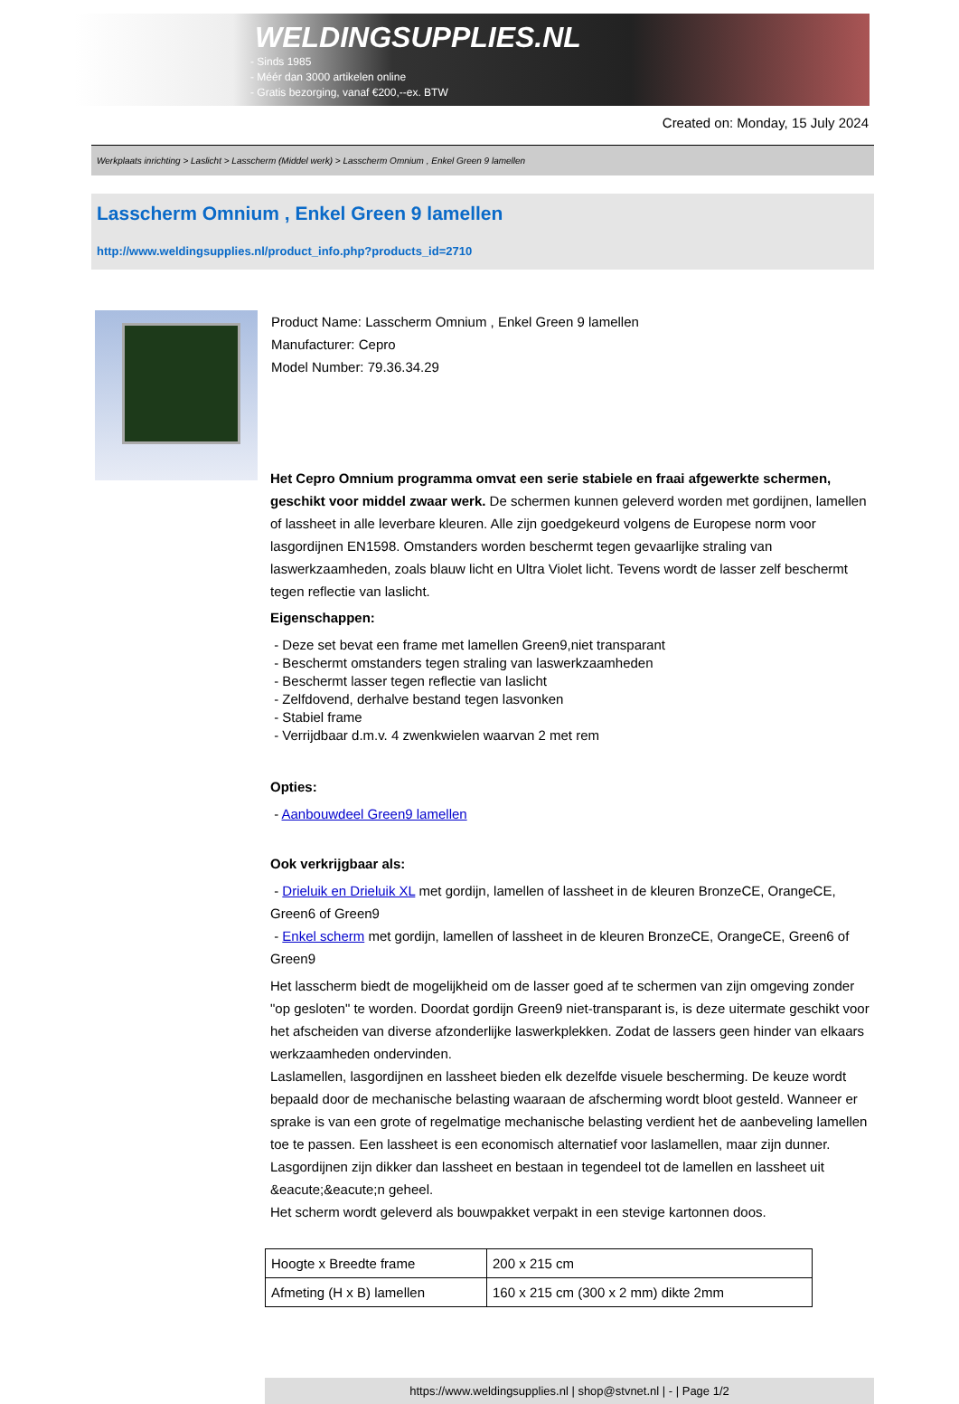WELDINGSUPPLIES.NL
- Sinds 1985
- Méér dan 3000 artikelen online
- Gratis bezorging, vanaf €200,--ex. BTW
Created on: Monday, 15 July 2024
Werkplaats inrichting > Laslicht > Lasscherm (Middel werk) > Lasscherm Omnium , Enkel Green 9 lamellen
Lasscherm Omnium , Enkel Green 9 lamellen
http://www.weldingsupplies.nl/product_info.php?products_id=2710
Product Name: Lasscherm Omnium , Enkel Green 9 lamellen
Manufacturer: Cepro
Model Number: 79.36.34.29
Het Cepro Omnium programma omvat een serie stabiele en fraai afgewerkte schermen, geschikt voor middel zwaar werk. De schermen kunnen geleverd worden met gordijnen, lamellen of lassheet in alle leverbare kleuren. Alle zijn goedgekeurd volgens de Europese norm voor lasgordijnen EN1598. Omstanders worden beschermt tegen gevaarlijke straling van laswerkzaamheden, zoals blauw licht en Ultra Violet licht. Tevens wordt de lasser zelf beschermt tegen reflectie van laslicht.
Eigenschappen:
- Deze set bevat een frame met lamellen Green9,niet transparant
- Beschermt omstanders tegen straling van laswerkzaamheden
- Beschermt lasser tegen reflectie van laslicht
- Zelfdovend, derhalve bestand tegen lasvonken
- Stabiel frame
- Verrijdbaar d.m.v. 4 zwenkwielen waarvan 2 met rem
Opties:
- Aanbouwdeel Green9 lamellen
Ook verkrijgbaar als:
- Drieluik en Drieluik XL met gordijn, lamellen of lassheet in de kleuren BronzeCE, OrangeCE, Green6 of Green9
- Enkel scherm met gordijn, lamellen of lassheet in de kleuren BronzeCE, OrangeCE, Green6 of Green9
Het lasscherm biedt de mogelijkheid om de lasser goed af te schermen van zijn omgeving zonder "op gesloten" te worden. Doordat gordijn Green9 niet-transparant is, is deze uitermate geschikt voor het afscheiden van diverse afzonderlijke laswerkplekken. Zodat de lassers geen hinder van elkaars werkzaamheden ondervinden.
Laslamellen, lasgordijnen en lassheet bieden elk dezelfde visuele bescherming. De keuze wordt bepaald door de mechanische belasting waaraan de afscherming wordt bloot gesteld. Wanneer er sprake is van een grote of regelmatige mechanische belasting verdient het de aanbeveling lamellen toe te passen. Een lassheet is een economisch alternatief voor laslamellen, maar zijn dunner. Lasgordijnen zijn dikker dan lassheet en bestaan in tegendeel tot de lamellen en lassheet uit &eacute;&eacute;n geheel.
Het scherm wordt geleverd als bouwpakket verpakt in een stevige kartonnen doos.
| Hoogte x Breedte frame | 200 x 215 cm |
| Afmeting (H x B) lamellen | 160 x 215 cm (300 x 2 mm) dikte 2mm |
https://www.weldingsupplies.nl | shop@stvnet.nl | - | Page 1/2